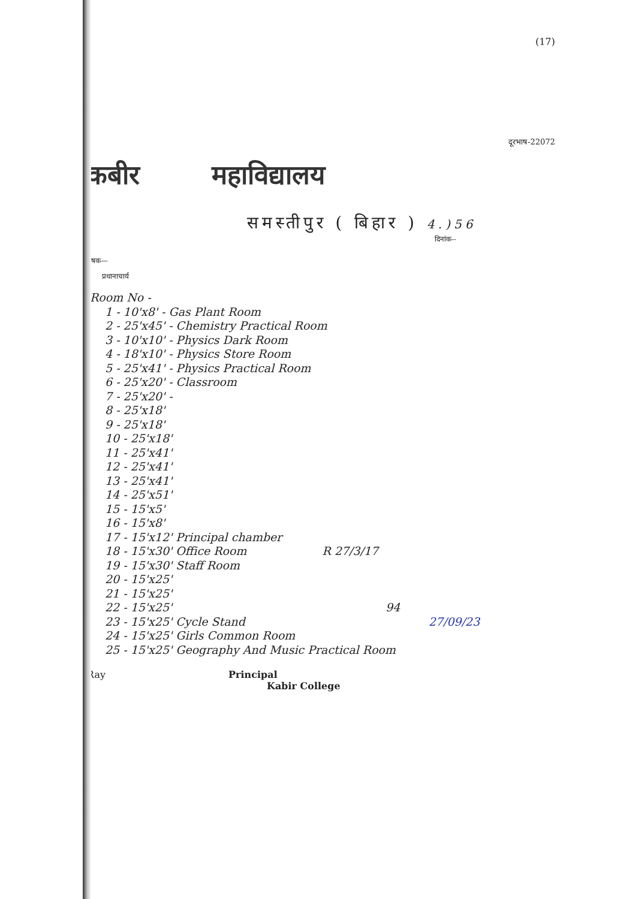(17)
दूरभाष-22072
कबीर महाविद्यालय
समस्तीपुर ( बिहार ) 4.)56
दिनांक--
प्रेषक—
प्रधानाचार्य
Room No -
1 - 10'x8' - Gas Plant Room
2 - 25'x45' - Chemistry Practical Room
3 - 10'x10' - Physics Dark Room
4 - 18'x10' - Physics Store Room
5 - 25'x41' - Physics Practical Room
6 - 25'x20' - Classroom
7 - 25'x20' -
8 - 25'x18'
9 - 25'x18'
10 - 25'x18'
11 - 25'x41'
12 - 25'x41'
13 - 25'x41'
14 - 25'x51'
15 - 15'x5'
16 - 15'x8'
17 - 15'x12' Principal chamber
18 - 15'x30' Office Room R 27/3/17
19 - 15'x30' Staff Room
20 - 15'x25'
21 - 15'x25'
22 - 15'x25' 94
23 - 15'x25' Cycle Stand 27/09/23
24 - 15'x25' Girls Common Room
25 - 15'x25' Geography And Music Practical Room
Ray Principal
Kabir College